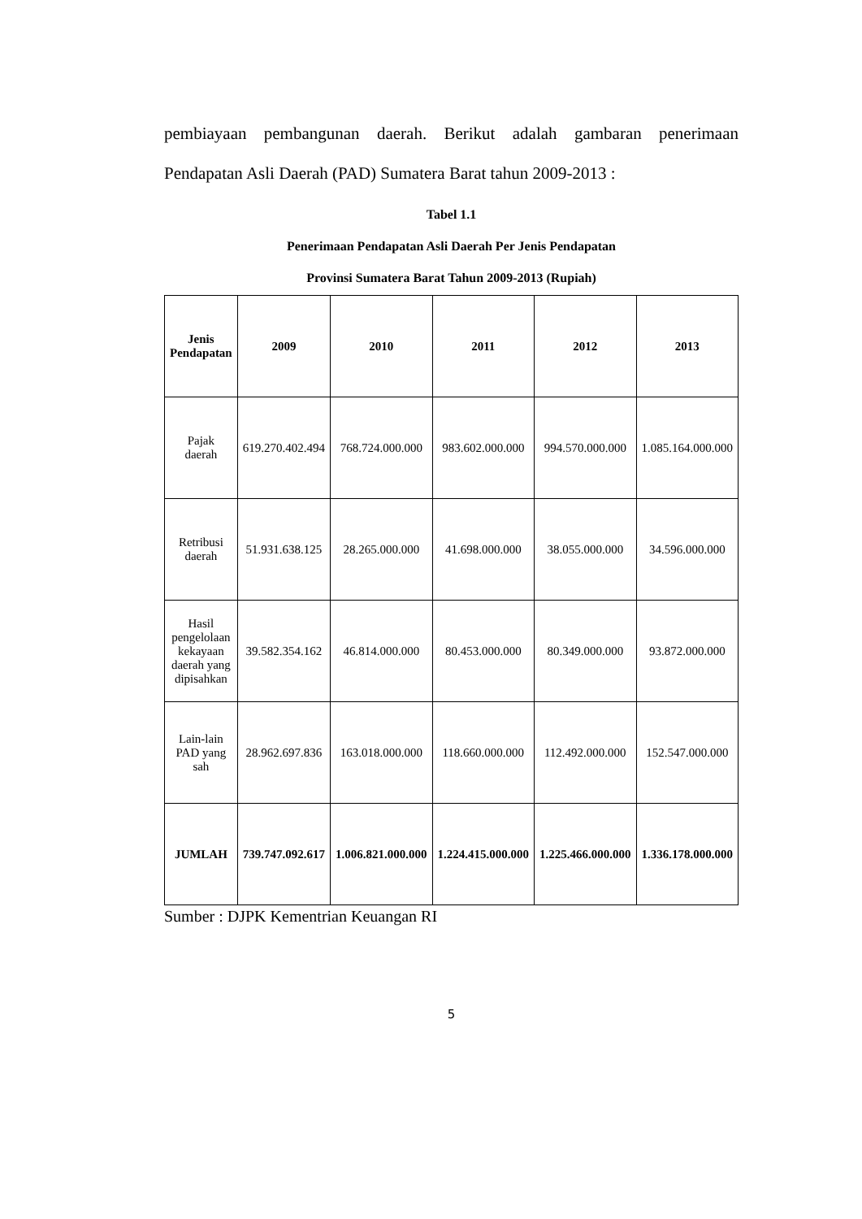pembiayaan pembangunan daerah. Berikut adalah gambaran penerimaan Pendapatan Asli Daerah (PAD) Sumatera Barat tahun 2009-2013 :
Tabel 1.1
Penerimaan Pendapatan Asli Daerah Per Jenis Pendapatan
Provinsi Sumatera Barat Tahun 2009-2013 (Rupiah)
| Jenis Pendapatan | 2009 | 2010 | 2011 | 2012 | 2013 |
| --- | --- | --- | --- | --- | --- |
| Pajak daerah | 619.270.402.494 | 768.724.000.000 | 983.602.000.000 | 994.570.000.000 | 1.085.164.000.000 |
| Retribusi daerah | 51.931.638.125 | 28.265.000.000 | 41.698.000.000 | 38.055.000.000 | 34.596.000.000 |
| Hasil pengelolaan kekayaan daerah yang dipisahkan | 39.582.354.162 | 46.814.000.000 | 80.453.000.000 | 80.349.000.000 | 93.872.000.000 |
| Lain-lain PAD yang sah | 28.962.697.836 | 163.018.000.000 | 118.660.000.000 | 112.492.000.000 | 152.547.000.000 |
| JUMLAH | 739.747.092.617 | 1.006.821.000.000 | 1.224.415.000.000 | 1.225.466.000.000 | 1.336.178.000.000 |
Sumber : DJPK Kementrian Keuangan RI
5